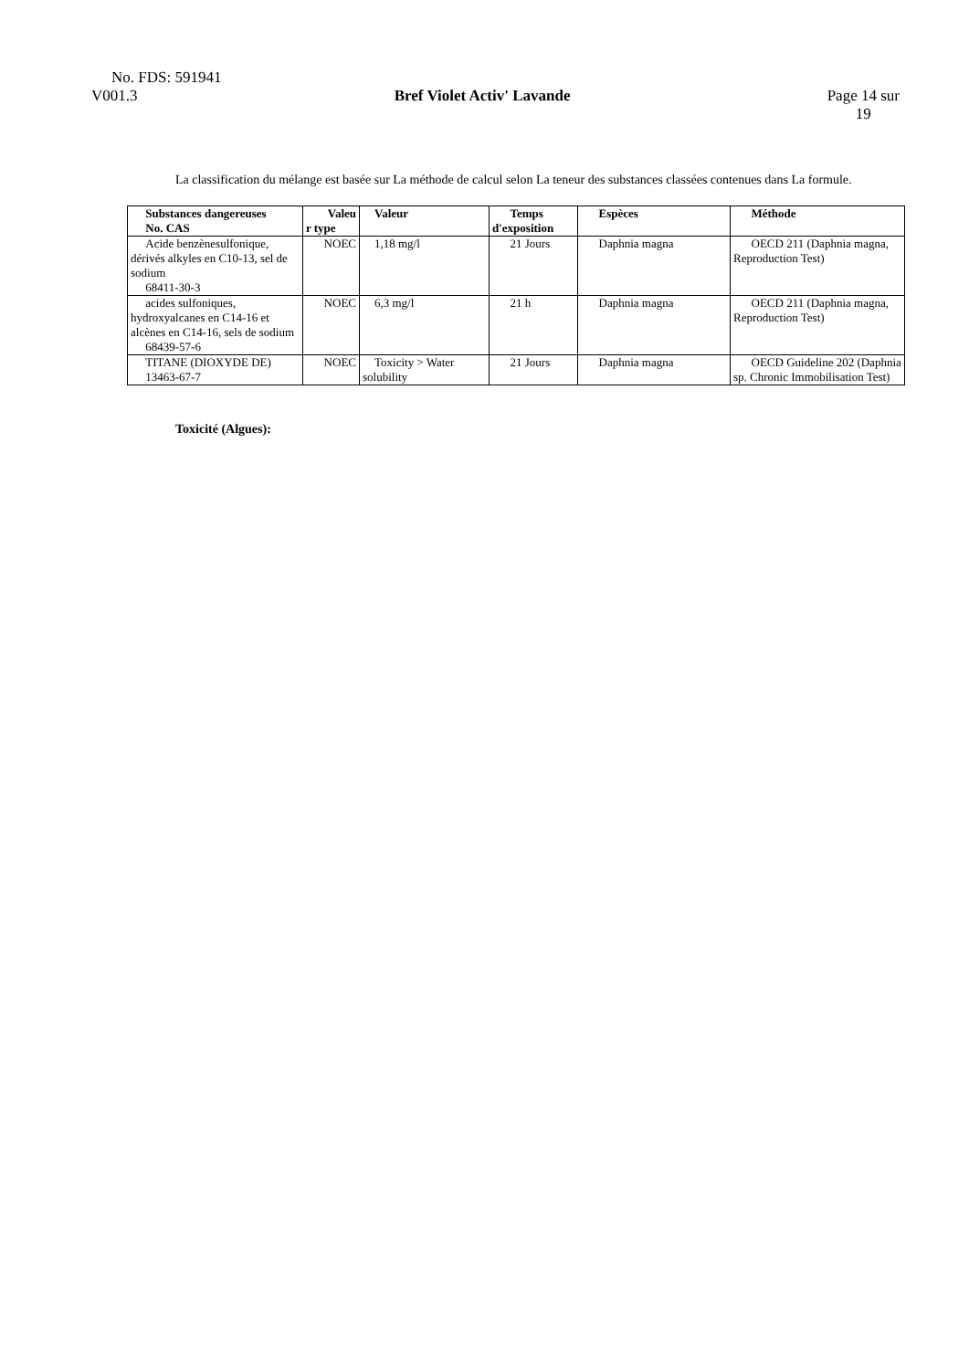No. FDS: 591941
V001.3 Bref Violet Activ' Lavande Page 14 sur
19
La classification du mélange est basée sur La méthode de calcul selon La teneur des substances classées contenues dans La formule.
| Substances dangereuses No. CAS | Valeu r type | Valeur | Temps d'exposition | Espèces | Méthode |
| --- | --- | --- | --- | --- | --- |
| Acide benzènesulfonique, dérivés alkyles en C10-13, sel de sodium 68411-30-3 | NOEC | 1,18 mg/l | 21 Jours | Daphnia magna | OECD 211 (Daphnia magna, Reproduction Test) |
| acides sulfoniques, hydroxyalcanes en C14-16 et alcènes en C14-16, sels de sodium 68439-57-6 | NOEC | 6,3 mg/l | 21 h | Daphnia magna | OECD 211 (Daphnia magna, Reproduction Test) |
| TITANE (DIOXYDE DE) 13463-67-7 | NOEC | Toxicity > Water solubility | 21 Jours | Daphnia magna | OECD Guideline 202 (Daphnia sp. Chronic Immobilisation Test) |
Toxicité (Algues):